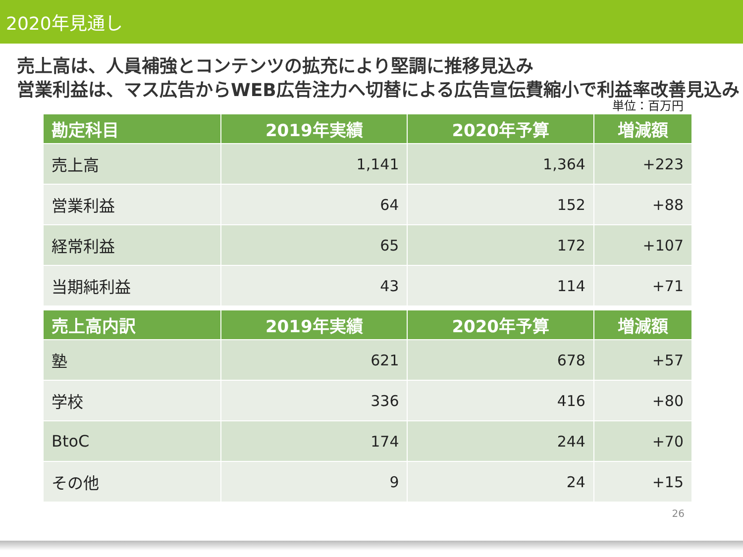2020年見通し
売上高は、人員補強とコンテンツの拡充により堅調に推移見込み
営業利益は、マス広告からWEB広告注力へ切替による広告宣伝費縮小で利益率改善見込み
単位：百万円
| 勘定科目 | 2019年実績 | 2020年予算 | 増減額 |
| --- | --- | --- | --- |
| 売上高 | 1,141 | 1,364 | +223 |
| 営業利益 | 64 | 152 | +88 |
| 経常利益 | 65 | 172 | +107 |
| 当期純利益 | 43 | 114 | +71 |
| 売上高内訳 | 2019年実績 | 2020年予算 | 増減額 |
| --- | --- | --- | --- |
| 塾 | 621 | 678 | +57 |
| 学校 | 336 | 416 | +80 |
| BtoC | 174 | 244 | +70 |
| その他 | 9 | 24 | +15 |
26